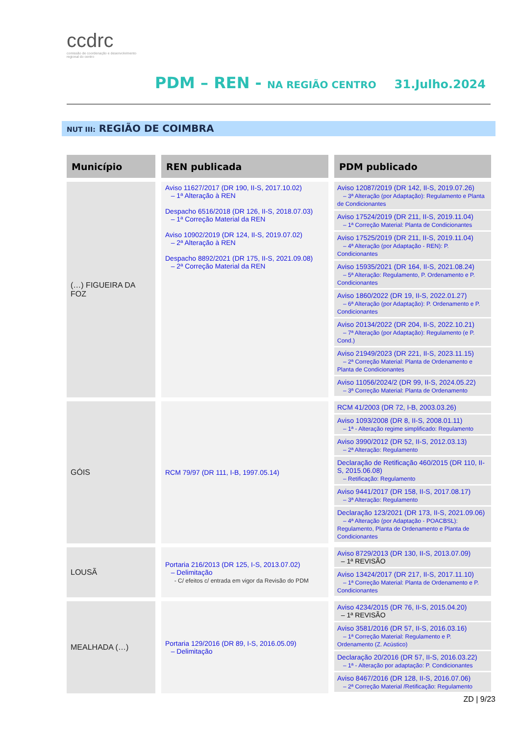ccdrc
comissão de coordenação e desenvolvimento regional do centro
PDM – REN - NA REGIÃO CENTRO 31.Julho.2024
NUT III: REGIÃO DE COIMBRA
| Município | REN publicada | PDM publicado |
| --- | --- | --- |
| (…) FIGUEIRA DA FOZ | Aviso 11627/2017 (DR 190, II-S, 2017.10.02) – 1ª Alteração à REN Despacho 6516/2018 (DR 126, II-S, 2018.07.03) – 1ª Correção Material da REN Aviso 10902/2019 (DR 124, II-S, 2019.07.02) – 2ª Alteração à REN Despacho 8892/2021 (DR 175, II-S, 2021.09.08) – 2ª Correção Material da REN | Aviso 12087/2019 (DR 142, II-S, 2019.07.26) – 3ª Alteração (por Adaptação): Regulamento e Planta de Condicionantes Aviso 17524/2019 (DR 211, II-S, 2019.11.04) – 1ª Correção Material: Planta de Condicionantes Aviso 17525/2019 (DR 211, II-S, 2019.11.04) – 4ª Alteração (por Adaptação - REN): P. Condicionantes Aviso 15935/2021 (DR 164, II-S, 2021.08.24) – 5ª Alteração: Regulamento, P. Ordenamento e P. Condicionantes Aviso 1860/2022 (DR 19, II-S, 2022.01.27) – 6ª Alteração (por Adaptação): P. Ordenamento e P. Condicionantes Aviso 20134/2022 (DR 204, II-S, 2022.10.21) – 7ª Alteração (por Adaptação): Regulamento (e P. Cond.) Aviso 21949/2023 (DR 221, II-S, 2023.11.15) – 2ª Correção Material: Planta de Ordenamento e Planta de Condicionantes Aviso 11056/2024/2 (DR 99, II-S, 2024.05.22) – 3ª Correção Material: Planta de Ordenamento |
| GÓIS | RCM 79/97 (DR 111, I-B, 1997.05.14) | RCM 41/2003 (DR 72, I-B, 2003.03.26) Aviso 1093/2008 (DR 8, II-S, 2008.01.11) – 1ª - Alteração regime simplificado: Regulamento Aviso 3990/2012 (DR 52, II-S, 2012.03.13) – 2ª Alteração: Regulamento Declaração de Retificação 460/2015 (DR 110, II-S, 2015.06.08) – Retificação: Regulamento Aviso 9441/2017 (DR 158, II-S, 2017.08.17) – 3ª Alteração: Regulamento Declaração 123/2021 (DR 173, II-S, 2021.09.06) – 4ª Alteração (por Adaptação - POACBSL): Regulamento, Planta de Ordenamento e Planta de Condicionantes |
| LOUSÃ | Portaria 216/2013 (DR 125, I-S, 2013.07.02) – Delimitação - C/ efeitos c/ entrada em vigor da Revisão do PDM | Aviso 8729/2013 (DR 130, II-S, 2013.07.09) – 1ª REVISÃO Aviso 13424/2017 (DR 217, II-S, 2017.11.10) – 1ª Correção Material: Planta de Ordenamento e P. Condicionantes |
| MEALHADA (…) | Portaria 129/2016 (DR 89, I-S, 2016.05.09) – Delimitação | Aviso 4234/2015 (DR 76, II-S, 2015.04.20) – 1ª REVISÃO Aviso 3581/2016 (DR 57, II-S, 2016.03.16) – 1ª Correção Material: Regulamento e P. Ordenamento (Z. Acústico) Declaração 20/2016 (DR 57, II-S, 2016.03.22) – 1ª - Alteração por adaptação: P. Condicionantes Aviso 8467/2016 (DR 128, II-S, 2016.07.06) – 2ª Correção Material /Retificação: Regulamento |
ZD | 9/23